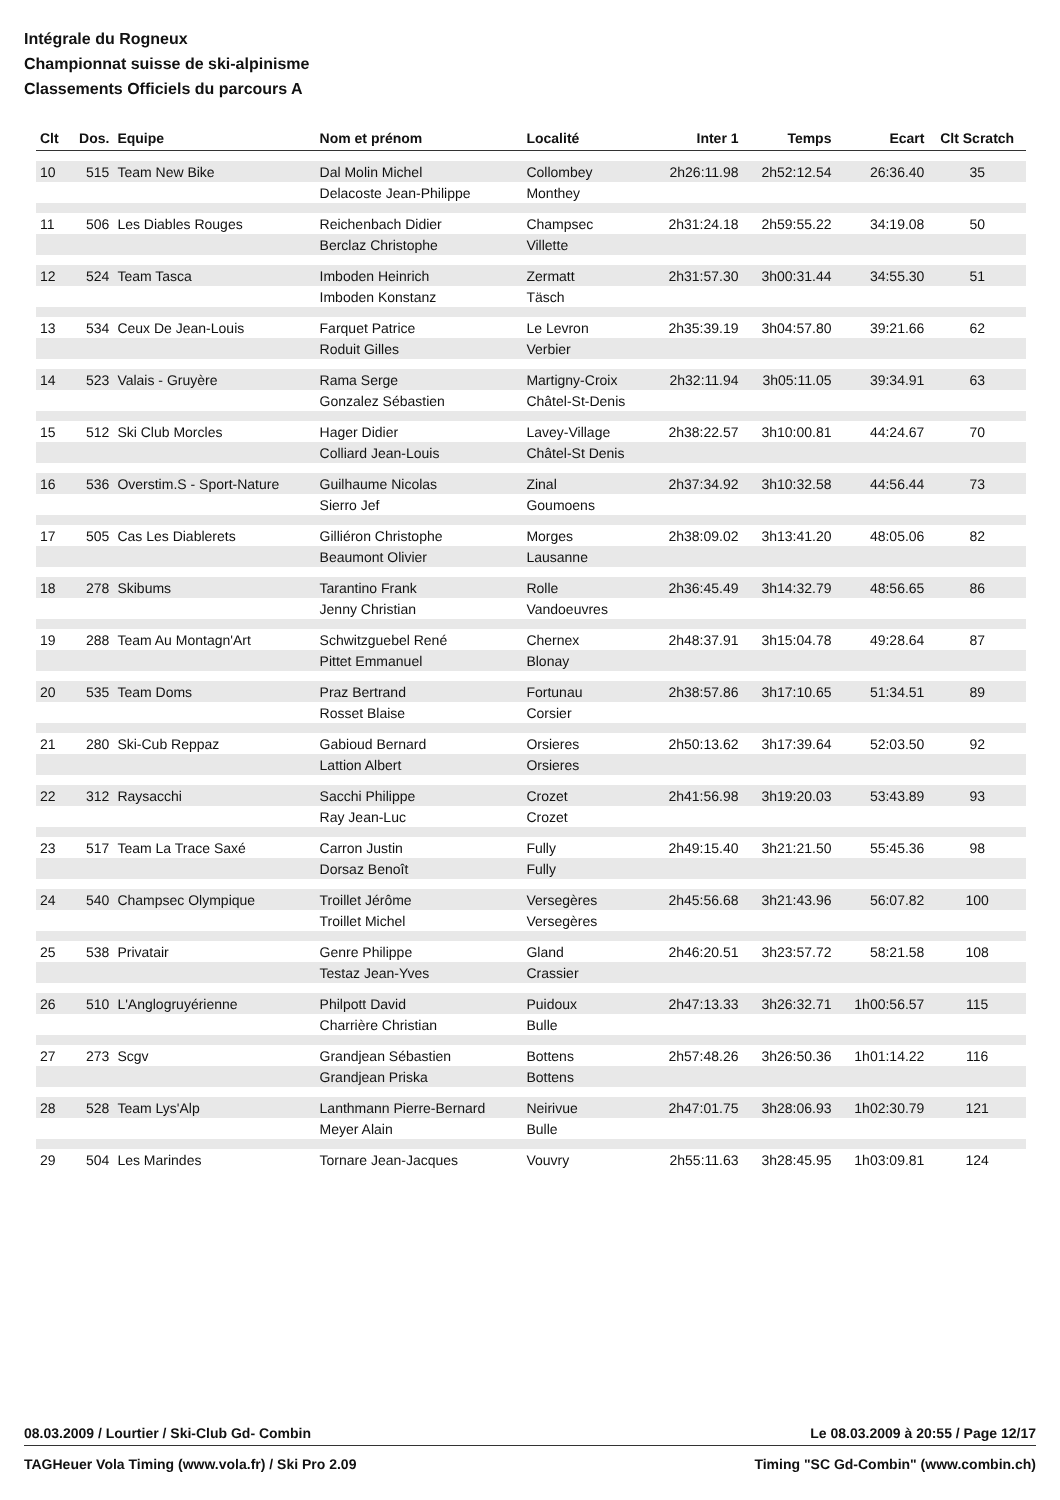Intégrale du Rogneux
Championnat suisse de ski-alpinisme
Classements Officiels du parcours A
| Clt | Dos. | Equipe | Nom et prénom | Localité | Inter 1 | Temps | Ecart | Clt Scratch |
| --- | --- | --- | --- | --- | --- | --- | --- | --- |
| 10 | 515 | Team New Bike | Dal Molin Michel | Collombey | 2h26:11.98 | 2h52:12.54 | 26:36.40 | 35 |
| | | | Delacoste Jean-Philippe | Monthey | | | | |
| 11 | 506 | Les Diables Rouges | Reichenbach Didier | Champsec | 2h31:24.18 | 2h59:55.22 | 34:19.08 | 50 |
| | | | Berclaz Christophe | Villette | | | | |
| 12 | 524 | Team Tasca | Imboden Heinrich | Zermatt | 2h31:57.30 | 3h00:31.44 | 34:55.30 | 51 |
| | | | Imboden Konstanz | Täsch | | | | |
| 13 | 534 | Ceux De Jean-Louis | Farquet Patrice | Le Levron | 2h35:39.19 | 3h04:57.80 | 39:21.66 | 62 |
| | | | Roduit Gilles | Verbier | | | | |
| 14 | 523 | Valais - Gruyère | Rama Serge | Martigny-Croix | 2h32:11.94 | 3h05:11.05 | 39:34.91 | 63 |
| | | | Gonzalez Sébastien | Châtel-St-Denis | | | | |
| 15 | 512 | Ski Club Morcles | Hager Didier | Lavey-Village | 2h38:22.57 | 3h10:00.81 | 44:24.67 | 70 |
| | | | Colliard Jean-Louis | Châtel-St Denis | | | | |
| 16 | 536 | Overstim.S - Sport-Nature | Guilhaume Nicolas | Zinal | 2h37:34.92 | 3h10:32.58 | 44:56.44 | 73 |
| | | | Sierro Jef | Goumoens | | | | |
| 17 | 505 | Cas Les Diablerets | Gilliéron Christophe | Morges | 2h38:09.02 | 3h13:41.20 | 48:05.06 | 82 |
| | | | Beaumont Olivier | Lausanne | | | | |
| 18 | 278 | Skibums | Tarantino Frank | Rolle | 2h36:45.49 | 3h14:32.79 | 48:56.65 | 86 |
| | | | Jenny Christian | Vandoeuvres | | | | |
| 19 | 288 | Team Au Montagn'Art | Schwitzguebel René | Chernex | 2h48:37.91 | 3h15:04.78 | 49:28.64 | 87 |
| | | | Pittet Emmanuel | Blonay | | | | |
| 20 | 535 | Team Doms | Praz Bertrand | Fortunau | 2h38:57.86 | 3h17:10.65 | 51:34.51 | 89 |
| | | | Rosset Blaise | Corsier | | | | |
| 21 | 280 | Ski-Cub Reppaz | Gabioud Bernard | Orsieres | 2h50:13.62 | 3h17:39.64 | 52:03.50 | 92 |
| | | | Lattion Albert | Orsieres | | | | |
| 22 | 312 | Raysacchi | Sacchi Philippe | Crozet | 2h41:56.98 | 3h19:20.03 | 53:43.89 | 93 |
| | | | Ray Jean-Luc | Crozet | | | | |
| 23 | 517 | Team La Trace Saxé | Carron Justin | Fully | 2h49:15.40 | 3h21:21.50 | 55:45.36 | 98 |
| | | | Dorsaz Benoît | Fully | | | | |
| 24 | 540 | Champsec Olympique | Troillet Jérôme | Versegères | 2h45:56.68 | 3h21:43.96 | 56:07.82 | 100 |
| | | | Troillet Michel | Versegères | | | | |
| 25 | 538 | Privatair | Genre Philippe | Gland | 2h46:20.51 | 3h23:57.72 | 58:21.58 | 108 |
| | | | Testaz Jean-Yves | Crassier | | | | |
| 26 | 510 | L'Anglogruyérienne | Philpott David | Puidoux | 2h47:13.33 | 3h26:32.71 | 1h00:56.57 | 115 |
| | | | Charrière Christian | Bulle | | | | |
| 27 | 273 | Scgv | Grandjean Sébastien | Bottens | 2h57:48.26 | 3h26:50.36 | 1h01:14.22 | 116 |
| | | | Grandjean Priska | Bottens | | | | |
| 28 | 528 | Team Lys'Alp | Lanthmann Pierre-Bernard | Neirivue | 2h47:01.75 | 3h28:06.93 | 1h02:30.79 | 121 |
| | | | Meyer Alain | Bulle | | | | |
| 29 | 504 | Les Marindes | Tornare Jean-Jacques | Vouvry | 2h55:11.63 | 3h28:45.95 | 1h03:09.81 | 124 |
08.03.2009 / Lourtier / Ski-Club Gd- Combin Le 08.03.2009 à 20:55 / Page 12/17
TAGHeuer Vola Timing (www.vola.fr) / Ski Pro 2.09 Timing "SC Gd-Combin" (www.combin.ch)